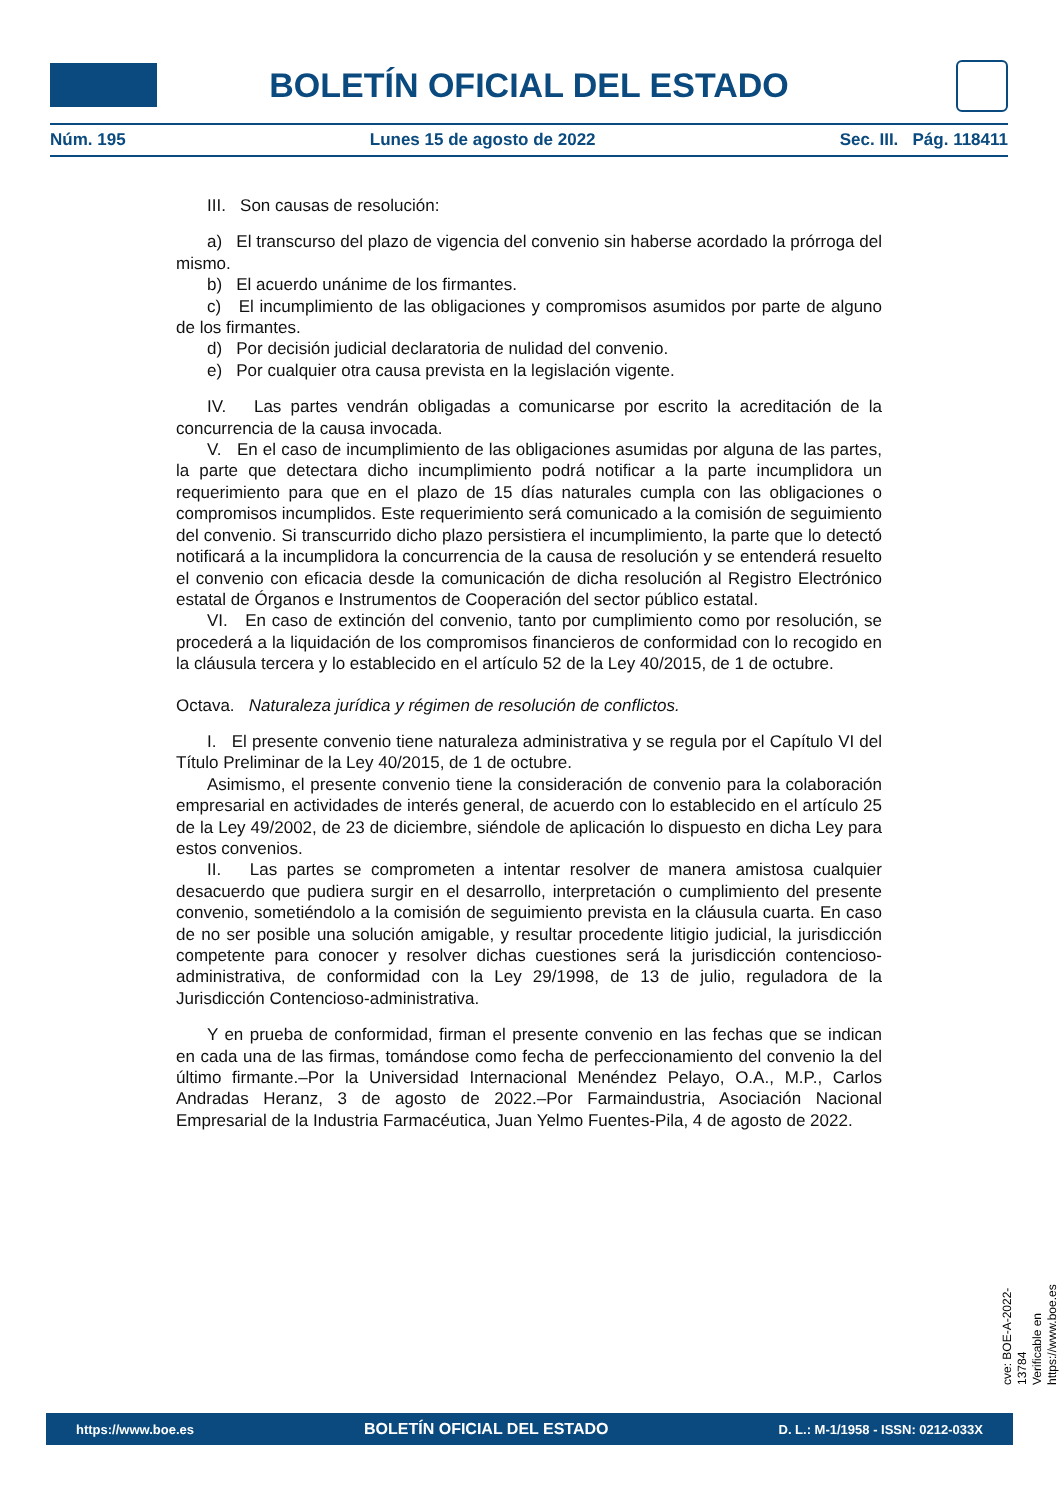BOLETÍN OFICIAL DEL ESTADO
Núm. 195 Lunes 15 de agosto de 2022 Sec. III. Pág. 118411
III. Son causas de resolución:
a) El transcurso del plazo de vigencia del convenio sin haberse acordado la prórroga del mismo.
b) El acuerdo unánime de los firmantes.
c) El incumplimiento de las obligaciones y compromisos asumidos por parte de alguno de los firmantes.
d) Por decisión judicial declaratoria de nulidad del convenio.
e) Por cualquier otra causa prevista en la legislación vigente.
IV. Las partes vendrán obligadas a comunicarse por escrito la acreditación de la concurrencia de la causa invocada.
V. En el caso de incumplimiento de las obligaciones asumidas por alguna de las partes, la parte que detectara dicho incumplimiento podrá notificar a la parte incumplidora un requerimiento para que en el plazo de 15 días naturales cumpla con las obligaciones o compromisos incumplidos. Este requerimiento será comunicado a la comisión de seguimiento del convenio. Si transcurrido dicho plazo persistiera el incumplimiento, la parte que lo detectó notificará a la incumplidora la concurrencia de la causa de resolución y se entenderá resuelto el convenio con eficacia desde la comunicación de dicha resolución al Registro Electrónico estatal de Órganos e Instrumentos de Cooperación del sector público estatal.
VI. En caso de extinción del convenio, tanto por cumplimiento como por resolución, se procederá a la liquidación de los compromisos financieros de conformidad con lo recogido en la cláusula tercera y lo establecido en el artículo 52 de la Ley 40/2015, de 1 de octubre.
Octava. Naturaleza jurídica y régimen de resolución de conflictos.
I. El presente convenio tiene naturaleza administrativa y se regula por el Capítulo VI del Título Preliminar de la Ley 40/2015, de 1 de octubre.
Asimismo, el presente convenio tiene la consideración de convenio para la colaboración empresarial en actividades de interés general, de acuerdo con lo establecido en el artículo 25 de la Ley 49/2002, de 23 de diciembre, siéndole de aplicación lo dispuesto en dicha Ley para estos convenios.
II. Las partes se comprometen a intentar resolver de manera amistosa cualquier desacuerdo que pudiera surgir en el desarrollo, interpretación o cumplimiento del presente convenio, sometiéndolo a la comisión de seguimiento prevista en la cláusula cuarta. En caso de no ser posible una solución amigable, y resultar procedente litigio judicial, la jurisdicción competente para conocer y resolver dichas cuestiones será la jurisdicción contencioso-administrativa, de conformidad con la Ley 29/1998, de 13 de julio, reguladora de la Jurisdicción Contencioso-administrativa.
Y en prueba de conformidad, firman el presente convenio en las fechas que se indican en cada una de las firmas, tomándose como fecha de perfeccionamiento del convenio la del último firmante.–Por la Universidad Internacional Menéndez Pelayo, O.A., M.P., Carlos Andradas Heranz, 3 de agosto de 2022.–Por Farmaindustria, Asociación Nacional Empresarial de la Industria Farmacéutica, Juan Yelmo Fuentes-Pila, 4 de agosto de 2022.
cve: BOE-A-2022-13784
Verificable en https://www.boe.es
https://www.boe.es BOLETÍN OFICIAL DEL ESTADO D. L.: M-1/1958 - ISSN: 0212-033X